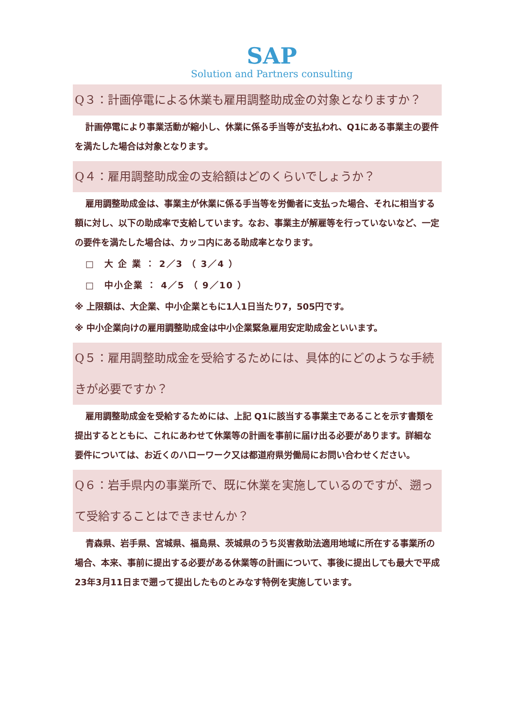SAP
Solution and Partners consulting
Q３：計画停電による休業も雇用調整助成金の対象となりますか？
計画停電により事業活動が縮小し、休業に係る手当等が支払われ、Q1にある事業主の要件を満たした場合は対象となります。
Q４：雇用調整助成金の支給額はどのくらいでしょうか？
雇用調整助成金は、事業主が休業に係る手当等を労働者に支払った場合、それに相当する額に対し、以下の助成率で支給しています。なお、事業主が解雇等を行っていないなど、一定の要件を満たした場合は、カッコ内にある助成率となります。
□　大 企 業 ： 2／3 （ 3／4 ）
□　中小企業 ： 4／5 （ 9／10 ）
※ 上限額は、大企業、中小企業ともに1人1日当たり7，505円です。
※ 中小企業向けの雇用調整助成金は中小企業緊急雇用安定助成金といいます。
Q５：雇用調整助成金を受給するためには、具体的にどのような手続きが必要ですか？
雇用調整助成金を受給するためには、上記 Q1に該当する事業主であることを示す書類を提出するとともに、これにあわせて休業等の計画を事前に届け出る必要があります。詳細な要件については、お近くのハローワーク又は都道府県労働局にお問い合わせください。
Q６：岩手県内の事業所で、既に休業を実施しているのですが、遡って受給することはできませんか？
青森県、岩手県、宮城県、福島県、茨城県のうち災害救助法適用地域に所在する事業所の場合、本来、事前に提出する必要がある休業等の計画について、事後に提出しても最大で平成23年3月11日まで遡って提出したものとみなす特例を実施しています。